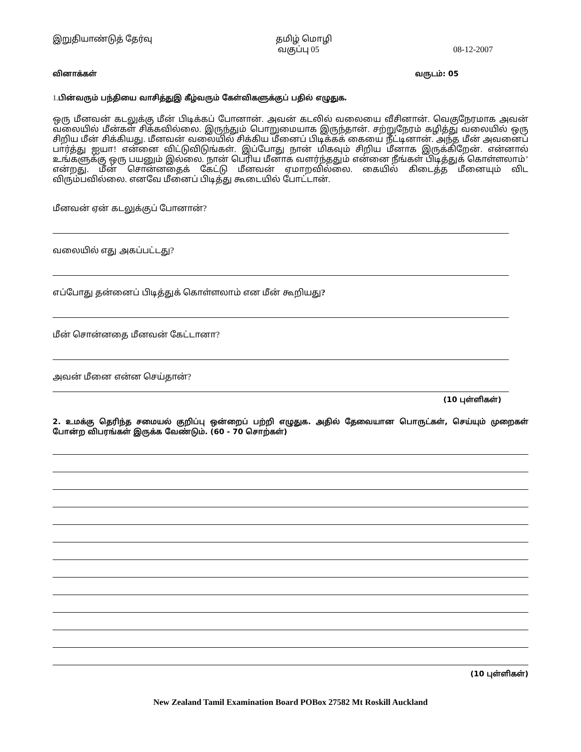இறுதியாண்டுத் தேர்வு தமிழ் மொழி
வகுப்பு 05 08-12-2007
வினாக்கள் வருடம்: 05
1. பின்வரும் பந்தியை வாசித்துஇ கீழ்வரும் கேள்விகளுக்குப் பதில் எழுதுக.
ஒரு மீனவன் கடலுக்கு மீன் பிடிக்கப் போனான். அவன் கடலில் வலையை வீசினான். வெகுநேரமாக அவன் வலையில் மீன்கள் சிக்கவில்லை. இருந்தும் பொறுமையாக இருந்தான். சற்றுநேரம் கழித்து வலையில் ஒரு சிறிய மீன் சிக்கியது. மீனவன் வலையில் சிக்கிய மீனைப் பிடிக்கக் கையை நீட்டினான். அந்த மீன் அவனைப் பார்த்து ஐயா! என்னை விட்டுவிடுங்கள். இப்போது நான் மிகவும் சிறிய மீனாக இருக்கிறேன். என்னால் உங்களுக்கு ஒரு பயனும் இல்லை. நான் பெரிய மீனாக வளர்ந்ததும் என்னை நீங்கள் பிடித்துக் கொள்ளலாம்’ என்றது. மீன் சொன்னதைக் கேட்டு மீனவன் ஏமாறவில்லை. கையில் கிடைத்த மீனையும் விட விரும்பவில்லை. எனவே மீனைப் பிடித்து கூடையில் போட்டான்.
மீனவன் ஏன் கடலுக்குப் போனான்?
வலையில் எது அகப்பட்டது?
எப்போது தன்னைப் பிடித்துக் கொள்ளலாம் என மீன் கூறியது?
மீன் சொன்னதை மீனவன் கேட்டானா?
அவன் மீனை என்ன செய்தான்?
(10 புள்ளிகள்)
2. உமக்கு தெரிந்த சமையல் குறிப்பு ஒன்றைப் பற்றி எழுதுக. அதில் தேவையான பொருட்கள், செய்யும் முறைகள் போன்ற விபரங்கள் இருக்க வேண்டும். (60 - 70 சொற்கள்)
(10 புள்ளிகள்)
New Zealand Tamil Examination Board POBox 27582 Mt Roskill Auckland